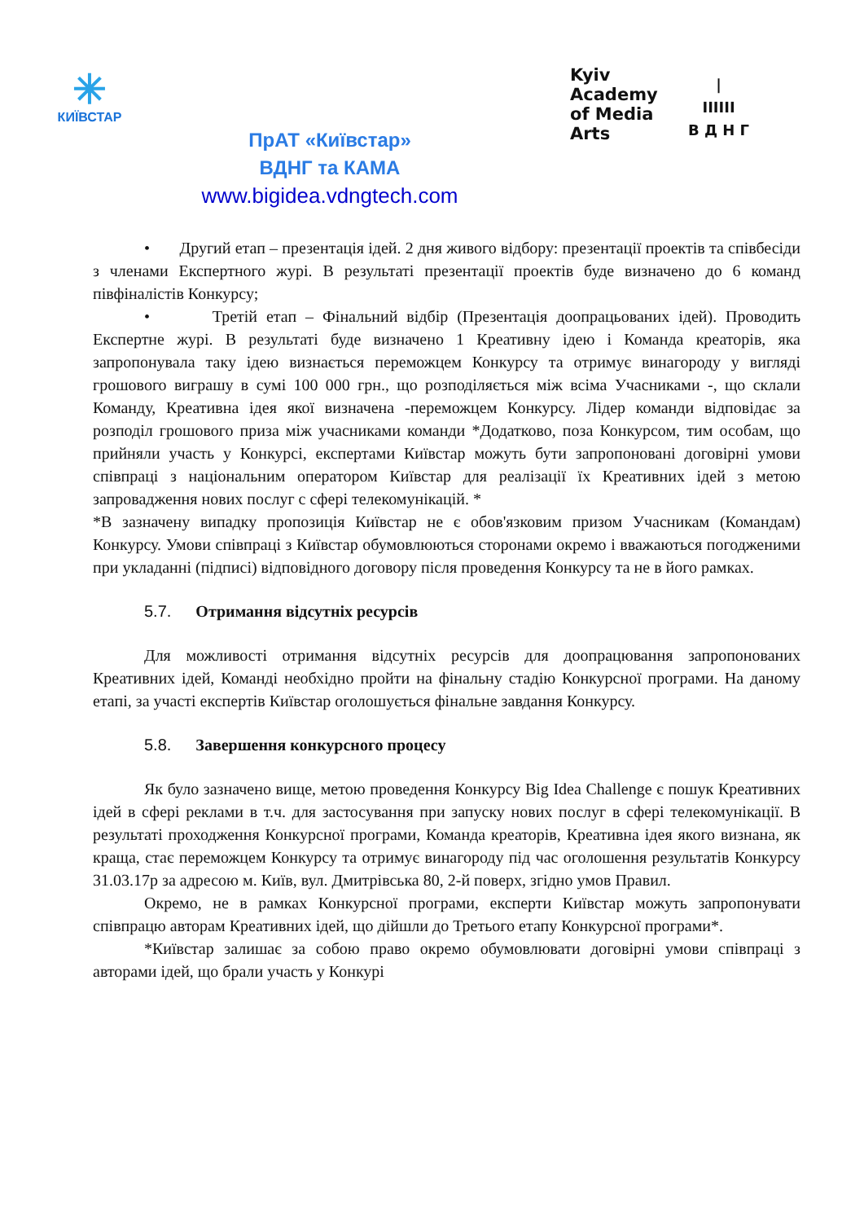✳
КИЇВСТАР
Kyiv
Academy
of Media
Arts
|
IIIIII
В Д Н Г
ПрАТ «Київстар»
ВДНГ та КАМА
www.bigidea.vdngtech.com
• Другий етап – презентація ідей. 2 дня живого відбору: презентації проектів та співбесіди з членами Експертного журі. В результаті презентації проектів буде визначено до 6 команд півфіналістів Конкурсу;
• Третій етап – Фінальний відбір (Презентація доопрацьованих ідей). Проводить Експертне журі. В результаті буде визначено 1 Креативну ідею і Команда креаторів, яка запропонувала таку ідею визнається переможцем Конкурсу та отримує винагороду у вигляді грошового виграшу в сумі 100 000 грн., що розподіляється між всіма Учасниками -, що склали Команду, Креативна ідея якої визначена -переможцем Конкурсу. Лідер команди відповідає за розподіл грошового приза між учасниками команди *Додатково, поза Конкурсом, тим особам, що прийняли участь у Конкурсі, експертами Київстар можуть бути запропоновані договірні умови співпраці з національним оператором Київстар для реалізації їх Креативних ідей з метою запровадження нових послуг с сфері телекомунікацій. *
*В зазначену випадку пропозиція Київстар не є обов'язковим призом Учасникам (Командам) Конкурсу. Умови співпраці з Київстар обумовлюються сторонами окремо і вважаються погодженими при укладанні (підписі) відповідного договору після проведення Конкурсу та не в його рамках.
5.7. Отримання відсутніх ресурсів
Для можливості отримання відсутніх ресурсів для доопрацювання запропонованих Креативних ідей, Команді необхідно пройти на фінальну стадію Конкурсної програми. На даному етапі, за участі експертів Київстар оголошується фінальне завдання Конкурсу.
5.8. Завершення конкурсного процесу
Як було зазначено вище, метою проведення Конкурсу Big Idea Challenge є пошук Креативних ідей в сфері реклами в т.ч. для застосування при запуску нових послуг в сфері телекомунікації. В результаті проходження Конкурсної програми, Команда креаторів, Креативна ідея якого визнана, як краща, стає переможцем Конкурсу та отримує винагороду під час оголошення результатів Конкурсу 31.03.17р за адресою м. Київ, вул. Дмитрівська 80, 2-й поверх, згідно умов Правил.
Окремо, не в рамках Конкурсної програми, експерти Київстар можуть запропонувати співпрацю авторам Креативних ідей, що дійшли до Третього етапу Конкурсної програми*.
*Київстар залишає за собою право окремо обумовлювати договірні умови співпраці з авторами ідей, що брали участь у Конкурі